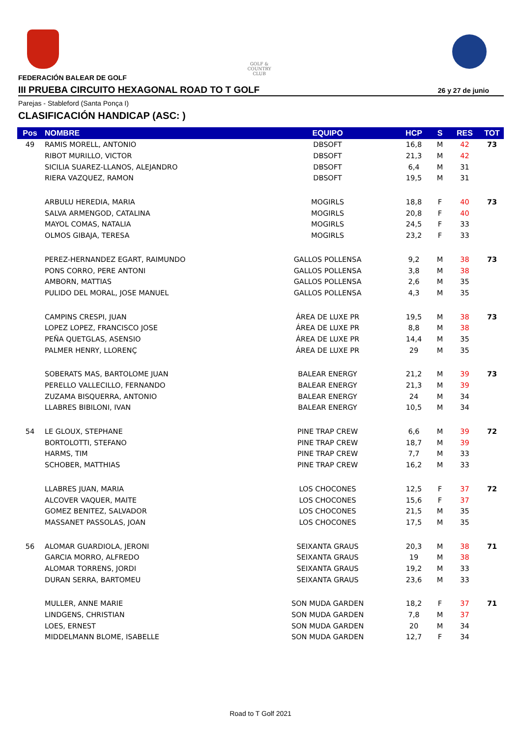GOLF & COUNTRY
CLUB
FEDERACIÓN BALEAR DE GOLF
III PRUEBA CIRCUITO HEXAGONAL ROAD TO T GOLF 26 y 27 de junio
Parejas - Stableford (Santa Ponça I)
CLASIFICACIÓN HANDICAP (ASC: )
| Pos | NOMBRE | EQUIPO | HCP | S | RES | TOT |
| --- | --- | --- | --- | --- | --- | --- |
| 49 | RAMIS MORELL, ANTONIO | DBSOFT | 16,8 | M | 42 | 73 |
| | RIBOT MURILLO, VICTOR | DBSOFT | 21,3 | M | 42 | |
| | SICILIA SUAREZ-LLANOS, ALEJANDRO | DBSOFT | 6,4 | M | 31 | |
| | RIERA VAZQUEZ, RAMON | DBSOFT | 19,5 | M | 31 | |
| | ARBULU HEREDIA, MARIA | MOGIRLS | 18,8 | F | 40 | 73 |
| | SALVA ARMENGOD, CATALINA | MOGIRLS | 20,8 | F | 40 | |
| | MAYOL COMAS, NATALIA | MOGIRLS | 24,5 | F | 33 | |
| | OLMOS GIBAJA, TERESA | MOGIRLS | 23,2 | F | 33 | |
| | PEREZ-HERNANDEZ EGART, RAIMUNDO | GALLOS POLLENSA | 9,2 | M | 38 | 73 |
| | PONS CORRO, PERE ANTONI | GALLOS POLLENSA | 3,8 | M | 38 | |
| | AMBORN, MATTIAS | GALLOS POLLENSA | 2,6 | M | 35 | |
| | PULIDO DEL MORAL, JOSE MANUEL | GALLOS POLLENSA | 4,3 | M | 35 | |
| | CAMPINS CRESPI, JUAN | ÁREA DE LUXE PR | 19,5 | M | 38 | 73 |
| | LOPEZ LOPEZ, FRANCISCO JOSE | ÁREA DE LUXE PR | 8,8 | M | 38 | |
| | PEÑA QUETGLAS, ASENSIO | ÁREA DE LUXE PR | 14,4 | M | 35 | |
| | PALMER HENRY, LLORENÇ | ÁREA DE LUXE PR | 29 | M | 35 | |
| | SOBERATS MAS, BARTOLOME JUAN | BALEAR ENERGY | 21,2 | M | 39 | 73 |
| | PERELLO VALLECILLO, FERNANDO | BALEAR ENERGY | 21,3 | M | 39 | |
| | ZUZAMA BISQUERRA, ANTONIO | BALEAR ENERGY | 24 | M | 34 | |
| | LLABRES BIBILONI, IVAN | BALEAR ENERGY | 10,5 | M | 34 | |
| 54 | LE GLOUX, STEPHANE | PINE TRAP CREW | 6,6 | M | 39 | 72 |
| | BORTOLOTTI, STEFANO | PINE TRAP CREW | 18,7 | M | 39 | |
| | HARMS, TIM | PINE TRAP CREW | 7,7 | M | 33 | |
| | SCHOBER, MATTHIAS | PINE TRAP CREW | 16,2 | M | 33 | |
| | LLABRES JUAN, MARIA | LOS CHOCONES | 12,5 | F | 37 | 72 |
| | ALCOVER VAQUER, MAITE | LOS CHOCONES | 15,6 | F | 37 | |
| | GOMEZ BENITEZ, SALVADOR | LOS CHOCONES | 21,5 | M | 35 | |
| | MASSANET PASSOLAS, JOAN | LOS CHOCONES | 17,5 | M | 35 | |
| 56 | ALOMAR GUARDIOLA, JERONI | SEIXANTA GRAUS | 20,3 | M | 38 | 71 |
| | GARCIA MORRO, ALFREDO | SEIXANTA GRAUS | 19 | M | 38 | |
| | ALOMAR TORRENS, JORDI | SEIXANTA GRAUS | 19,2 | M | 33 | |
| | DURAN SERRA, BARTOMEU | SEIXANTA GRAUS | 23,6 | M | 33 | |
| | MULLER, ANNE MARIE | SON MUDA GARDEN | 18,2 | F | 37 | 71 |
| | LINDGENS, CHRISTIAN | SON MUDA GARDEN | 7,8 | M | 37 | |
| | LOES, ERNEST | SON MUDA GARDEN | 20 | M | 34 | |
| | MIDDELMANN BLOME, ISABELLE | SON MUDA GARDEN | 12,7 | F | 34 | |
Road to T Golf 2021